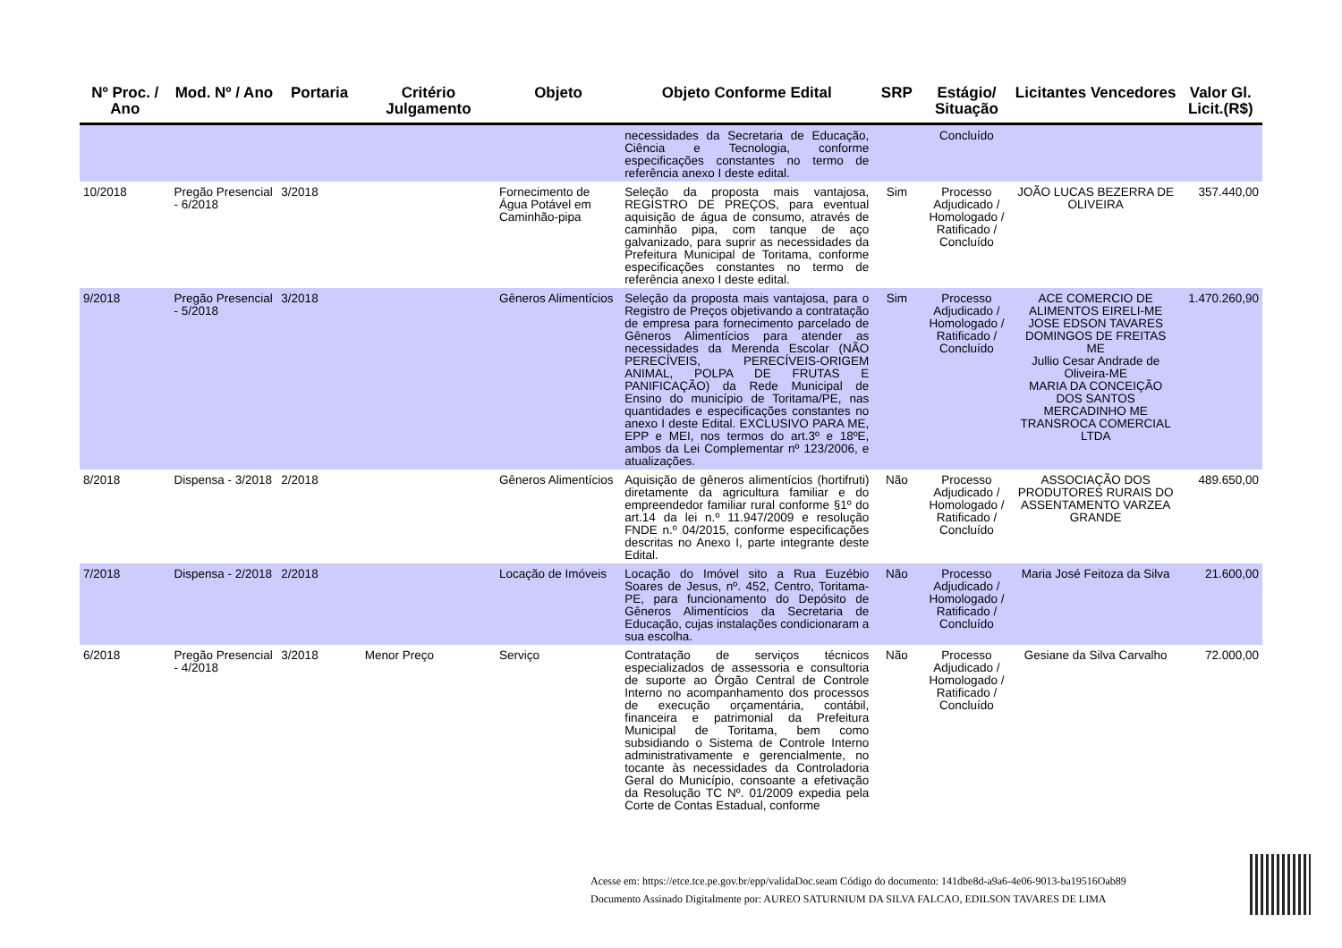| Nº Proc. / Ano | Mod. Nº / Ano | Portaria | Critério Julgamento | Objeto | Objeto Conforme Edital | SRP | Estágio/ Situação | Licitantes Vencedores | Valor Gl. Licit.(R$) |
| --- | --- | --- | --- | --- | --- | --- | --- | --- | --- |
| | | | | | necessidades da Secretaria de Educação, Ciência e Tecnologia, conforme especificações constantes no termo de referência anexo I deste edital. | | Concluído | | |
| 10/2018 | Pregão Presencial - 6/2018 | 3/2018 | | Fornecimento de Água Potável em Caminhão-pipa | Seleção da proposta mais vantajosa, REGISTRO DE PREÇOS, para eventual aquisição de água de consumo, através de caminhão pipa, com tanque de aço galvanizado, para suprir as necessidades da Prefeitura Municipal de Toritama, conforme especificações constantes no termo de referência anexo I deste edital. | Sim | Processo Adjudicado / Homologado / Ratificado / Concluído | JOÃO LUCAS BEZERRA DE OLIVEIRA | 357.440,00 |
| 9/2018 | Pregão Presencial - 5/2018 | 3/2018 | | Gêneros Alimentícios | Seleção da proposta mais vantajosa, para o Registro de Preços objetivando a contratação de empresa para fornecimento parcelado de Gêneros Alimentícios para atender as necessidades da Merenda Escolar (NÃO PERECÍVEIS, PERECÍVEIS-ORIGEM ANIMAL, POLPA DE FRUTAS E PANIFICAÇÃO) da Rede Municipal de Ensino do município de Toritama/PE, nas quantidades e especificações constantes no anexo I deste Edital. EXCLUSIVO PARA ME, EPP e MEI, nos termos do art.3º e 18ºE, ambos da Lei Complementar nº 123/2006, e atualizações. | Sim | Processo Adjudicado / Homologado / Ratificado / Concluído | ACE COMERCIO DE ALIMENTOS EIRELI-ME JOSE EDSON TAVARES DOMINGOS DE FREITAS ME Jullio Cesar Andrade de Oliveira-ME MARIA DA CONCEIÇÃO DOS SANTOS MERCADINHO ME TRANSROCA COMERCIAL LTDA | 1.470.260,90 |
| 8/2018 | Dispensa - 3/2018 | 2/2018 | | Gêneros Alimentícios | Aquisição de gêneros alimentícios (hortifruti) diretamente da agricultura familiar e do empreendedor familiar rural conforme §1º do art.14 da lei n.º 11.947/2009 e resolução FNDE n.º 04/2015, conforme especificações descritas no Anexo I, parte integrante deste Edital. | Não | Processo Adjudicado / Homologado / Ratificado / Concluído | ASSOCIAÇÃO DOS PRODUTORES RURAIS DO ASSENTAMENTO VARZEA GRANDE | 489.650,00 |
| 7/2018 | Dispensa - 2/2018 | 2/2018 | | Locação de Imóveis | Locação do Imóvel sito a Rua Euzébio Soares de Jesus, nº. 452, Centro, Toritama-PE, para funcionamento do Depósito de Gêneros Alimentícios da Secretaria de Educação, cujas instalações condicionaram a sua escolha. | Não | Processo Adjudicado / Homologado / Ratificado / Concluído | Maria José Feitoza da Silva | 21.600,00 |
| 6/2018 | Pregão Presencial - 4/2018 | 3/2018 | Menor Preço | Serviço | Contratação de serviços técnicos especializados de assessoria e consultoria de suporte ao Órgão Central de Controle Interno no acompanhamento dos processos de execução orçamentária, contábil, financeira e patrimonial da Prefeitura Municipal de Toritama, bem como subsidiando o Sistema de Controle Interno administrativamente e gerencialmente, no tocante às necessidades da Controladoria Geral do Município, consoante a efetivação da Resolução TC Nº. 01/2009 expedia pela Corte de Contas Estadual, conforme | Não | Processo Adjudicado / Homologado / Ratificado / Concluído | Gesiane da Silva Carvalho | 72.000,00 |
Acesse em: https://etce.tce.pe.gov.br/epp/validaDoc.seam Código do documento: 141dbe8d-a9a6-4e06-9013-ba19516Oab89
Documento Assinado Digitalmente por: AUREO SATURNIUM DA SILVA FALCAO, EDILSON TAVARES DE LIMA